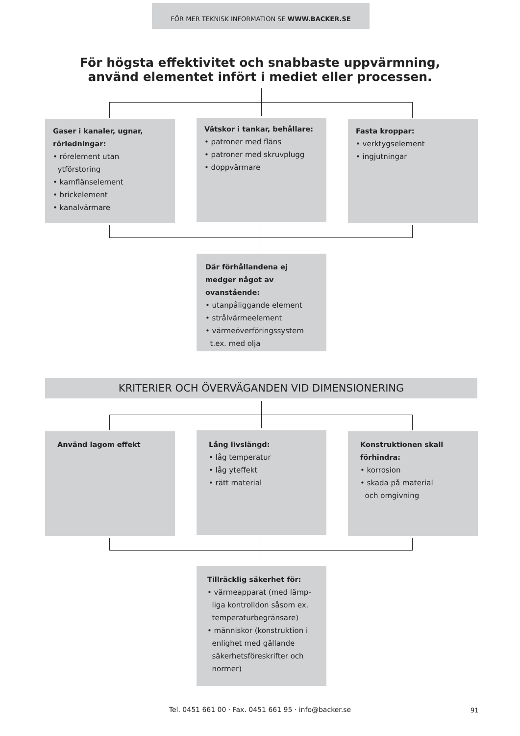FÖR MER TEKNISK INFORMATION SE WWW.BACKER.SE
För högsta effektivitet och snabbaste uppvärmning,
använd elementet infört i mediet eller processen.
Gaser i kanaler, ugnar, rörledningar:
• rörelement utan
ytförstoring
• kamflänselement
• brickelement
• kanalvärmare
Vätskor i tankar, behållare:
• patroner med fläns
• patroner med skruvplugg
• doppvärmare
Fasta kroppar:
• verktygselement
• ingjutningar
Där förhållandena ej medger något av ovanstående:
• utanpåliggande element
• strålvärmeelement
• värmeöverföringssystem
t.ex. med olja
KRITERIER OCH ÖVERVÄGANDEN VID DIMENSIONERING
Använd lagom effekt
Lång livslängd:
• låg temperatur
• låg yteffekt
• rätt material
Konstruktionen skall förhindra:
• korrosion
• skada på material
och omgivning
Tillräcklig säkerhet för:
• värmeapparat (med lämp-
liga kontrolldon såsom ex.
temperaturbegränsare)
• människor (konstruktion i
enlighet med gällande
säkerhetsföreskrifter och
normer)
Tel. 0451 661 00 · Fax. 0451 661 95 · info@backer.se 91